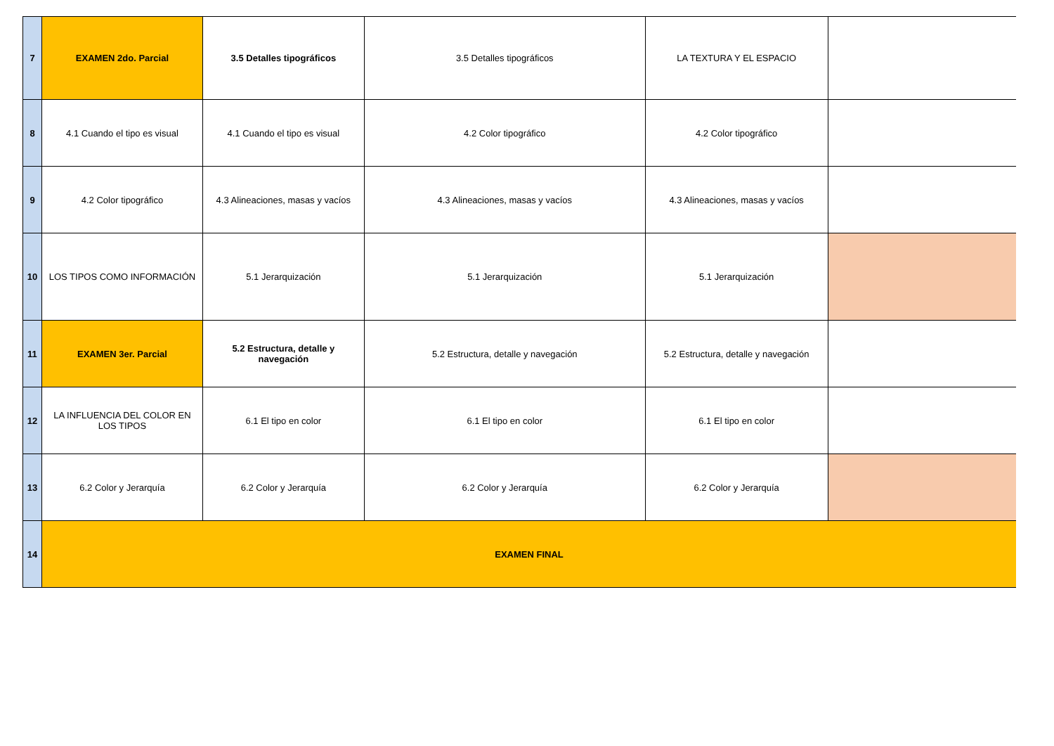| 7 | EXAMEN 2do. Parcial | 3.5 Detalles tipográficos | 3.5 Detalles tipográficos | LA TEXTURA Y EL ESPACIO | |
| 8 | 4.1 Cuando el tipo es visual | 4.1 Cuando el tipo es visual | 4.2 Color tipográfico | 4.2 Color tipográfico | |
| 9 | 4.2 Color tipográfico | 4.3 Alineaciones, masas y vacíos | 4.3 Alineaciones, masas y vacíos | 4.3 Alineaciones, masas y vacíos | |
| 10 | LOS TIPOS COMO INFORMACIÓN | 5.1 Jerarquización | 5.1 Jerarquización | 5.1 Jerarquización | |
| 11 | EXAMEN 3er. Parcial | 5.2 Estructura, detalle y navegación | 5.2 Estructura, detalle y navegación | 5.2 Estructura, detalle y navegación | |
| 12 | LA INFLUENCIA DEL COLOR EN LOS TIPOS | 6.1 El tipo en color | 6.1 El tipo en color | 6.1 El tipo en color | |
| 13 | 6.2 Color y Jerarquía | 6.2 Color y Jerarquía | 6.2 Color y Jerarquía | 6.2 Color y Jerarquía | |
| 14 | EXAMEN FINAL | | | | |